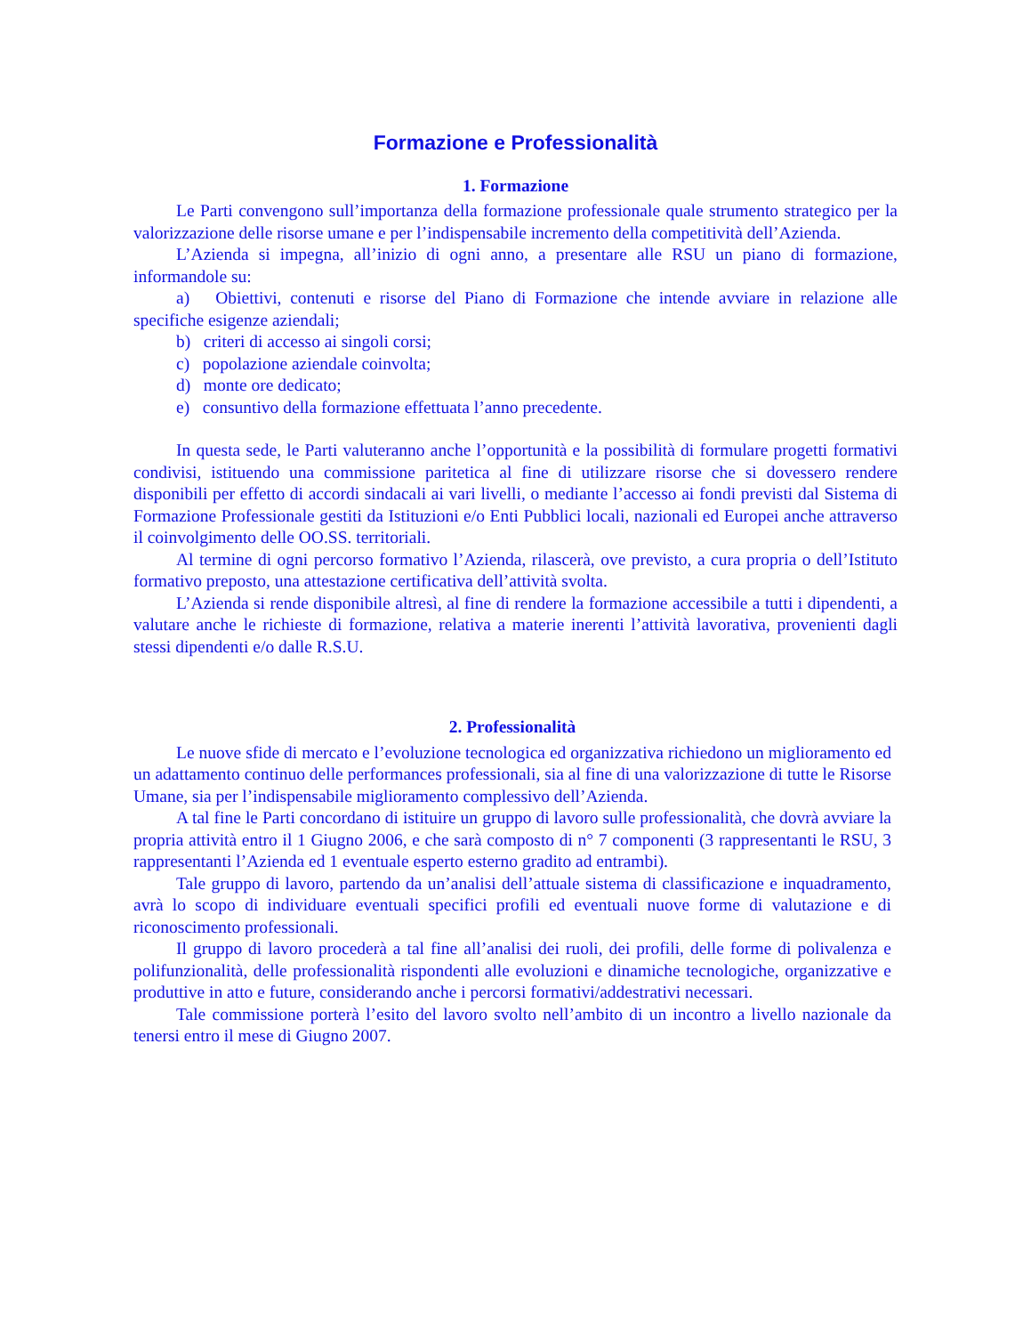Formazione e Professionalità
1. Formazione
Le Parti convengono sull’importanza della formazione professionale quale strumento strategico per la valorizzazione delle risorse umane e per l’indispensabile incremento della competitività dell’Azienda.
L’Azienda si impegna, all’inizio di ogni anno, a presentare alle RSU un piano di formazione, informandole su:
a) Obiettivi, contenuti e risorse del Piano di Formazione che intende avviare in relazione alle specifiche esigenze aziendali;
b) criteri di accesso ai singoli corsi;
c) popolazione aziendale coinvolta;
d) monte ore dedicato;
e) consuntivo della formazione effettuata l’anno precedente.
In questa sede, le Parti valuteranno anche l’opportunità e la possibilità di formulare progetti formativi condivisi, istituendo una commissione paritetica al fine di utilizzare risorse che si dovessero rendere disponibili per effetto di accordi sindacali ai vari livelli, o mediante l’accesso ai fondi previsti dal Sistema di Formazione Professionale gestiti da Istituzioni e/o Enti Pubblici locali, nazionali ed Europei anche attraverso il coinvolgimento delle OO.SS. territoriali.
Al termine di ogni percorso formativo l’Azienda, rilascerà, ove previsto, a cura propria o dell’Istituto formativo preposto, una attestazione certificativa dell’attività svolta.
L’Azienda si rende disponibile altresì, al fine di rendere la formazione accessibile a tutti i dipendenti, a valutare anche le richieste di formazione, relativa a materie inerenti l’attività lavorativa, provenienti dagli stessi dipendenti e/o dalle R.S.U.
2. Professionalità
Le nuove sfide di mercato e l’evoluzione tecnologica ed organizzativa richiedono un miglioramento ed un adattamento continuo delle performances professionali, sia al fine di una valorizzazione di tutte le Risorse Umane, sia per l’indispensabile miglioramento complessivo dell’Azienda.
A tal fine le Parti concordano di istituire un gruppo di lavoro sulle professionalità, che dovrà avviare la propria attività entro il 1 Giugno 2006, e che sarà composto di n° 7 componenti (3 rappresentanti le RSU, 3 rappresentanti l’Azienda ed 1 eventuale esperto esterno gradito ad entrambi).
Tale gruppo di lavoro, partendo da un’analisi dell’attuale sistema di classificazione e inquadramento, avrà lo scopo di individuare eventuali specifici profili ed eventuali nuove forme di valutazione e di riconoscimento professionali.
Il gruppo di lavoro procederà a tal fine all’analisi dei ruoli, dei profili, delle forme di polivalenza e polifunzionalità, delle professionalità rispondenti alle evoluzioni e dinamiche tecnologiche, organizzative e produttive in atto e future, considerando anche i percorsi formativi/addestrativi necessari.
Tale commissione porterà l’esito del lavoro svolto nell’ambito di un incontro a livello nazionale da tenersi entro il mese di Giugno 2007.